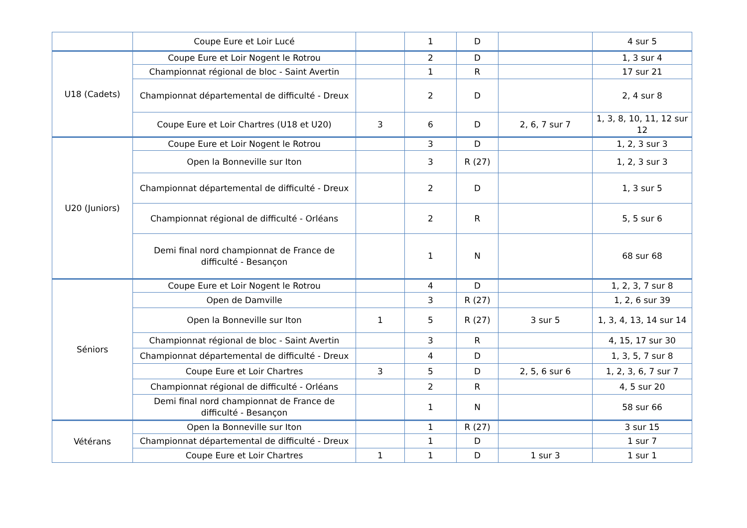| | Coupe Eure et Loir Lucé | | 1 | D | | 4 sur 5 |
| U18 (Cadets) | Coupe Eure et Loir Nogent le Rotrou | | 2 | D | | 1, 3 sur 4 |
| | Championnat régional de bloc - Saint Avertin | | 1 | R | | 17 sur 21 |
| | Championnat départemental de difficulté - Dreux | | 2 | D | | 2, 4 sur 8 |
| | Coupe Eure et Loir Chartres (U18 et U20) | 3 | 6 | D | 2, 6, 7 sur 7 | 1, 3, 8, 10, 11, 12 sur 12 |
| U20 (Juniors) | Coupe Eure et Loir Nogent le Rotrou | | 3 | D | | 1, 2, 3 sur 3 |
| | Open la Bonneville sur Iton | | 3 | R (27) | | 1, 2, 3 sur 3 |
| | Championnat départemental de difficulté - Dreux | | 2 | D | | 1, 3 sur 5 |
| | Championnat régional de difficulté - Orléans | | 2 | R | | 5, 5 sur 6 |
| | Demi final nord championnat de France de difficulté - Besançon | | 1 | N | | 68 sur 68 |
| Séniors | Coupe Eure et Loir Nogent le Rotrou | | 4 | D | | 1, 2, 3, 7 sur 8 |
| | Open de Damville | | 3 | R (27) | | 1, 2, 6 sur 39 |
| | Open la Bonneville sur Iton | 1 | 5 | R (27) | 3 sur 5 | 1, 3, 4, 13, 14 sur 14 |
| | Championnat régional de bloc - Saint Avertin | | 3 | R | | 4, 15, 17 sur 30 |
| | Championnat départemental de difficulté - Dreux | | 4 | D | | 1, 3, 5, 7 sur 8 |
| | Coupe Eure et Loir Chartres | 3 | 5 | D | 2, 5, 6 sur 6 | 1, 2, 3, 6, 7 sur 7 |
| | Championnat régional de difficulté - Orléans | | 2 | R | | 4, 5 sur 20 |
| | Demi final nord championnat de France de difficulté - Besançon | | 1 | N | | 58 sur 66 |
| Vétérans | Open la Bonneville sur Iton | | 1 | R (27) | | 3 sur 15 |
| | Championnat départemental de difficulté - Dreux | | 1 | D | | 1 sur 7 |
| | Coupe Eure et Loir Chartres | 1 | 1 | D | 1 sur 3 | 1 sur 1 |